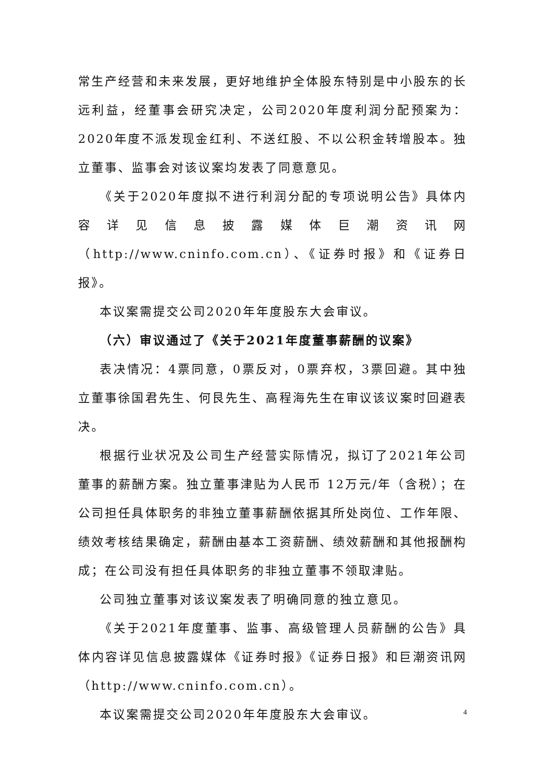常生产经营和未来发展，更好地维护全体股东特别是中小股东的长远利益，经董事会研究决定，公司2020年度利润分配预案为：2020年度不派发现金红利、不送红股、不以公积金转增股本。独立董事、监事会对该议案均发表了同意意见。
《关于2020年度拟不进行利润分配的专项说明公告》具体内容详见信息披露媒体巨潮资讯网（http://www.cninfo.com.cn）、《证券时报》和《证券日报》。
本议案需提交公司2020年年度股东大会审议。
（六）审议通过了《关于2021年度董事薪酬的议案》
表决情况：4票同意，0票反对，0票弃权，3票回避。其中独立董事徐国君先生、何艮先生、高程海先生在审议该议案时回避表决。
根据行业状况及公司生产经营实际情况，拟订了2021年公司董事的薪酬方案。独立董事津贴为人民币 12万元/年（含税）；在公司担任具体职务的非独立董事薪酬依据其所处岗位、工作年限、绩效考核结果确定，薪酬由基本工资薪酬、绩效薪酬和其他报酬构成；在公司没有担任具体职务的非独立董事不领取津贴。
公司独立董事对该议案发表了明确同意的独立意见。
《关于2021年度董事、监事、高级管理人员薪酬的公告》具体内容详见信息披露媒体《证券时报》《证券日报》和巨潮资讯网（http://www.cninfo.com.cn）。
本议案需提交公司2020年年度股东大会审议。
4